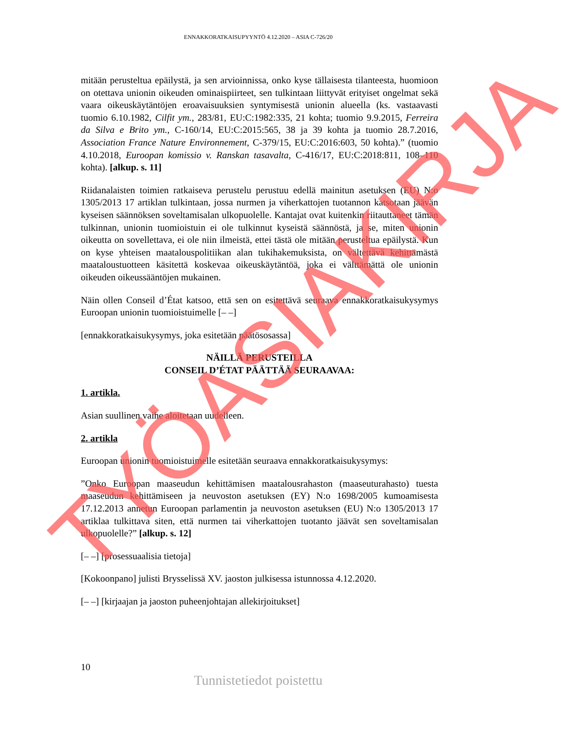ENNAKKORATKAISUPYYNTÖ 4.12.2020 – ASIA C-726/20
mitään perusteltua epäilystä, ja sen arvioinnissa, onko kyse tällaisesta tilanteesta, huomioon on otettava unionin oikeuden ominaispiirteet, sen tulkintaan liittyvät erityiset ongelmat sekä vaara oikeuskäytäntöjen eroavaisuuksien syntymisestä unionin alueella (ks. vastaavasti tuomio 6.10.1982, Cilfit ym., 283/81, EU:C:1982:335, 21 kohta; tuomio 9.9.2015, Ferreira da Silva e Brito ym., C-160/14, EU:C:2015:565, 38 ja 39 kohta ja tuomio 28.7.2016, Association France Nature Environnement, C-379/15, EU:C:2016:603, 50 kohta).” (tuomio 4.10.2018, Euroopan komissio v. Ranskan tasavalta, C-416/17, EU:C:2018:811, 108–110 kohta). [alkup. s. 11]
Riidanalaisten toimien ratkaiseva perustelu perustuu edellä mainitun asetuksen (EU) N:o 1305/2013 17 artiklan tulkintaan, jossa nurmen ja viherkattojen tuotannon katsotaan jäävän kyseisen säännöksen soveltamisalan ulkopuolelle. Kantajat ovat kuitenkin riitauttaneet tämän tulkinnan, unionin tuomioistuin ei ole tulkinnut kyseistä säännöstä, ja se, miten unionin oikeutta on sovellettava, ei ole niin ilmeistä, ettei tästä ole mitään perusteltua epäilystä. Kun on kyse yhteisen maatalouspolitiikan alan tukihakemuksista, on vältettävä kehittämästä maataloustuotteen käsitettä koskevaa oikeuskäytäntöä, joka ei välttämättä ole unionin oikeuden oikeussääntöjen mukainen.
Näin ollen Conseil d’État katsoo, että sen on esitettävä seuraava ennakkoratkaisukysymys Euroopan unionin tuomioistuimelle [– –]
[ennakkoratkaisukysymys, joka esitetään päätösosassa]
NÄILLÄ PERUSTEILLA
CONSEIL D’ÉTAT PÄÄTTÄÄ SEURAAVAA:
1. artikla.
Asian suullinen vaihe aloitetaan uudelleen.
2. artikla
Euroopan unionin tuomioistuimelle esitetään seuraava ennakkoratkaisukysymys:
”Onko Euroopan maaseudun kehittämisen maatalousrahaston (maaseuturahasto) tuesta maaseudun kehittämiseen ja neuvoston asetuksen (EY) N:o 1698/2005 kumoamisesta 17.12.2013 annetun Euroopan parlamentin ja neuvoston asetuksen (EU) N:o 1305/2013 17 artiklaa tulkittava siten, että nurmen tai viherkattojen tuotanto jäävät sen soveltamisalan ulkopuolelle?” [alkup. s. 12]
[– –] [prosessuaalisia tietoja]
[Kokoonpano] julisti Brysselissä XV. jaoston julkisessa istunnossa 4.12.2020.
[– –] [kirjaajan ja jaoston puheenjohtajan allekirjoitukset]
TYÖASIAKIRJA
10
Tunnistetiedot poistettu